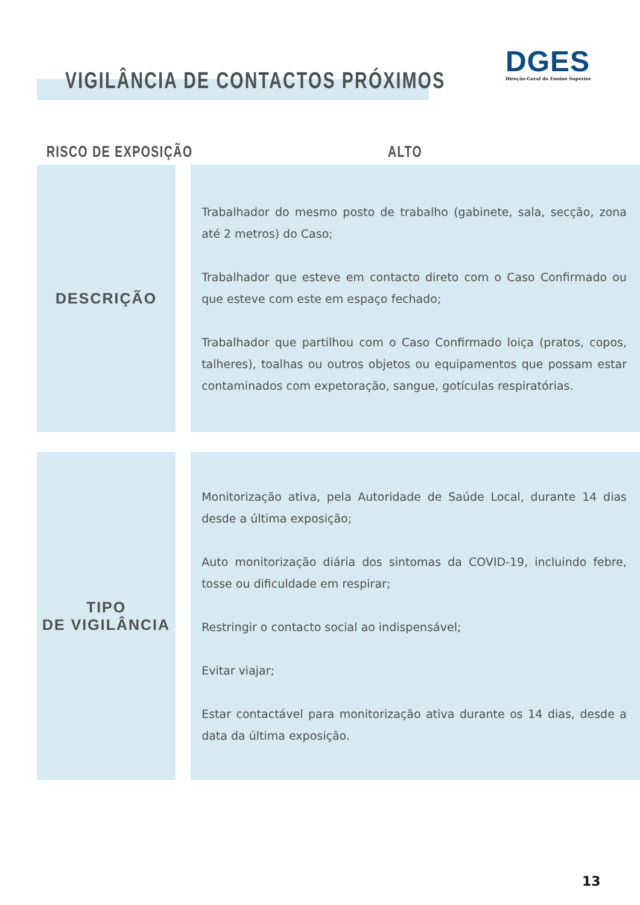DGES
Direção-Geral do Ensino Superior
VIGILÂNCIA DE CONTACTOS PRÓXIMOS
RISCO DE EXPOSIÇÃO ALTO
| DESCRIÇÃO | | Trabalhador do mesmo posto de trabalho (gabinete, sala, secção, zona até 2 metros) do Caso; Trabalhador que esteve em contacto direto com o Caso Confirmado ou que esteve com este em espaço fechado; Trabalhador que partilhou com o Caso Confirmado loiça (pratos, copos, talheres), toalhas ou outros objetos ou equipamentos que possam estar contaminados com expetoração, sangue, gotículas respiratórias. |
| TIPO DE VIGILÂNCIA | | Monitorização ativa, pela Autoridade de Saúde Local, durante 14 dias desde a última exposição; Auto monitorização diária dos sintomas da COVID-19, incluindo febre, tosse ou dificuldade em respirar; Restringir o contacto social ao indispensável; Evitar viajar; Estar contactável para monitorização ativa durante os 14 dias, desde a data da última exposição. |
13